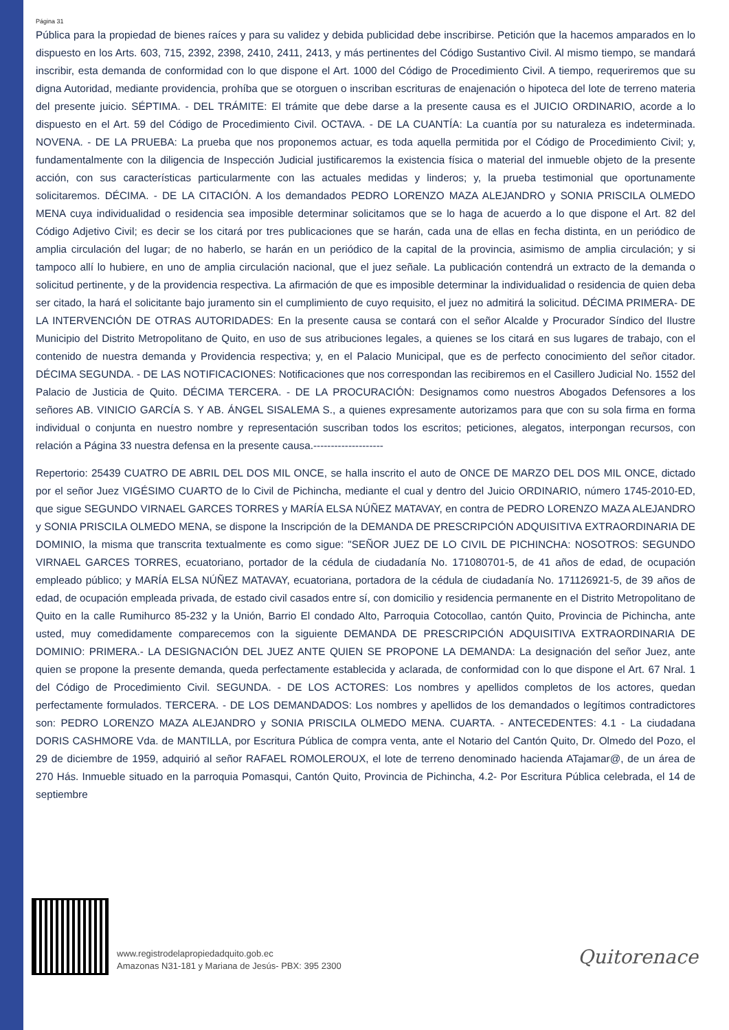Página 31
Pública para la propiedad de bienes raíces y para su validez y debida publicidad debe inscribirse. Petición que la hacemos amparados en lo dispuesto en los Arts. 603, 715, 2392, 2398, 2410, 2411, 2413, y más pertinentes del Código Sustantivo Civil. Al mismo tiempo, se mandará inscribir, esta demanda de conformidad con lo que dispone el Art. 1000 del Código de Procedimiento Civil. A tiempo, requeriremos que su digna Autoridad, mediante providencia, prohíba que se otorguen o inscriban escrituras de enajenación o hipoteca del lote de terreno materia del presente juicio. SÉPTIMA. - DEL TRÁMITE: El trámite que debe darse a la presente causa es el JUICIO ORDINARIO, acorde a lo dispuesto en el Art. 59 del Código de Procedimiento Civil. OCTAVA. - DE LA CUANTÍA: La cuantía por su naturaleza es indeterminada. NOVENA. - DE LA PRUEBA: La prueba que nos proponemos actuar, es toda aquella permitida por el Código de Procedimiento Civil; y, fundamentalmente con la diligencia de Inspección Judicial justificaremos la existencia física o material del inmueble objeto de la presente acción, con sus características particularmente con las actuales medidas y linderos; y, la prueba testimonial que oportunamente solicitaremos. DÉCIMA. - DE LA CITACIÓN. A los demandados PEDRO LORENZO MAZA ALEJANDRO y SONIA PRISCILA OLMEDO MENA cuya individualidad o residencia sea imposible determinar solicitamos que se lo haga de acuerdo a lo que dispone el Art. 82 del Código Adjetivo Civil; es decir se los citará por tres publicaciones que se harán, cada una de ellas en fecha distinta, en un periódico de amplia circulación del lugar; de no haberlo, se harán en un periódico de la capital de la provincia, asimismo de amplia circulación; y si tampoco allí lo hubiere, en uno de amplia circulación nacional, que el juez señale. La publicación contendrá un extracto de la demanda o solicitud pertinente, y de la providencia respectiva. La afirmación de que es imposible determinar la individualidad o residencia de quien deba ser citado, la hará el solicitante bajo juramento sin el cumplimiento de cuyo requisito, el juez no admitirá la solicitud. DÉCIMA PRIMERA- DE LA INTERVENCIÓN DE OTRAS AUTORIDADES: En la presente causa se contará con el señor Alcalde y Procurador Síndico del Ilustre Municipio del Distrito Metropolitano de Quito, en uso de sus atribuciones legales, a quienes se los citará en sus lugares de trabajo, con el contenido de nuestra demanda y Providencia respectiva; y, en el Palacio Municipal, que es de perfecto conocimiento del señor citador. DÉCIMA SEGUNDA. - DE LAS NOTIFICACIONES: Notificaciones que nos correspondan las recibiremos en el Casillero Judicial No. 1552 del Palacio de Justicia de Quito. DÉCIMA TERCERA. - DE LA PROCURACIÓN: Designamos como nuestros Abogados Defensores a los señores AB. VINICIO GARCÍA S. Y AB. ÁNGEL SISALEMA S., a quienes expresamente autorizamos para que con su sola firma en forma individual o conjunta en nuestro nombre y representación suscriban todos los escritos; peticiones, alegatos, interpongan recursos, con relación a Página 33 nuestra defensa en la presente causa.--------------------
Repertorio: 25439 CUATRO DE ABRIL DEL DOS MIL ONCE, se halla inscrito el auto de ONCE DE MARZO DEL DOS MIL ONCE, dictado por el señor Juez VIGÉSIMO CUARTO de lo Civil de Pichincha, mediante el cual y dentro del Juicio ORDINARIO, número 1745-2010-ED, que sigue SEGUNDO VIRNAEL GARCES TORRES y MARÍA ELSA NÚÑEZ MATAVAY, en contra de PEDRO LORENZO MAZA ALEJANDRO y SONIA PRISCILA OLMEDO MENA, se dispone la Inscripción de la DEMANDA DE PRESCRIPCIÓN ADQUISITIVA EXTRAORDINARIA DE DOMINIO, la misma que transcrita textualmente es como sigue: "SEÑOR JUEZ DE LO CIVIL DE PICHINCHA: NOSOTROS: SEGUNDO VIRNAEL GARCES TORRES, ecuatoriano, portador de la cédula de ciudadanía No. 171080701-5, de 41 años de edad, de ocupación empleado público; y MARÍA ELSA NÚÑEZ MATAVAY, ecuatoriana, portadora de la cédula de ciudadanía No. 171126921-5, de 39 años de edad, de ocupación empleada privada, de estado civil casados entre sí, con domicilio y residencia permanente en el Distrito Metropolitano de Quito en la calle Rumihurco 85-232 y la Unión, Barrio El condado Alto, Parroquia Cotocollao, cantón Quito, Provincia de Pichincha, ante usted, muy comedidamente comparecemos con la siguiente DEMANDA DE PRESCRIPCIÓN ADQUISITIVA EXTRAORDINARIA DE DOMINIO: PRIMERA.- LA DESIGNACIÓN DEL JUEZ ANTE QUIEN SE PROPONE LA DEMANDA: La designación del señor Juez, ante quien se propone la presente demanda, queda perfectamente establecida y aclarada, de conformidad con lo que dispone el Art. 67 Nral. 1 del Código de Procedimiento Civil. SEGUNDA. - DE LOS ACTORES: Los nombres y apellidos completos de los actores, quedan perfectamente formulados. TERCERA. - DE LOS DEMANDADOS: Los nombres y apellidos de los demandados o legítimos contradictores son: PEDRO LORENZO MAZA ALEJANDRO y SONIA PRISCILA OLMEDO MENA. CUARTA. - ANTECEDENTES: 4.1 - La ciudadana DORIS CASHMORE Vda. de MANTILLA, por Escritura Pública de compra venta, ante el Notario del Cantón Quito, Dr. Olmedo del Pozo, el 29 de diciembre de 1959, adquirió al señor RAFAEL ROMOLEROUX, el lote de terreno denominado hacienda ATajamar@, de un área de 270 Hás. Inmueble situado en la parroquia Pomasqui, Cantón Quito, Provincia de Pichincha, 4.2- Por Escritura Pública celebrada, el 14 de septiembre
www.registrodelapropiedadquito.gob.ec
Amazonas N31-181 y Mariana de Jesús- PBX: 395 2300
Quitorenace